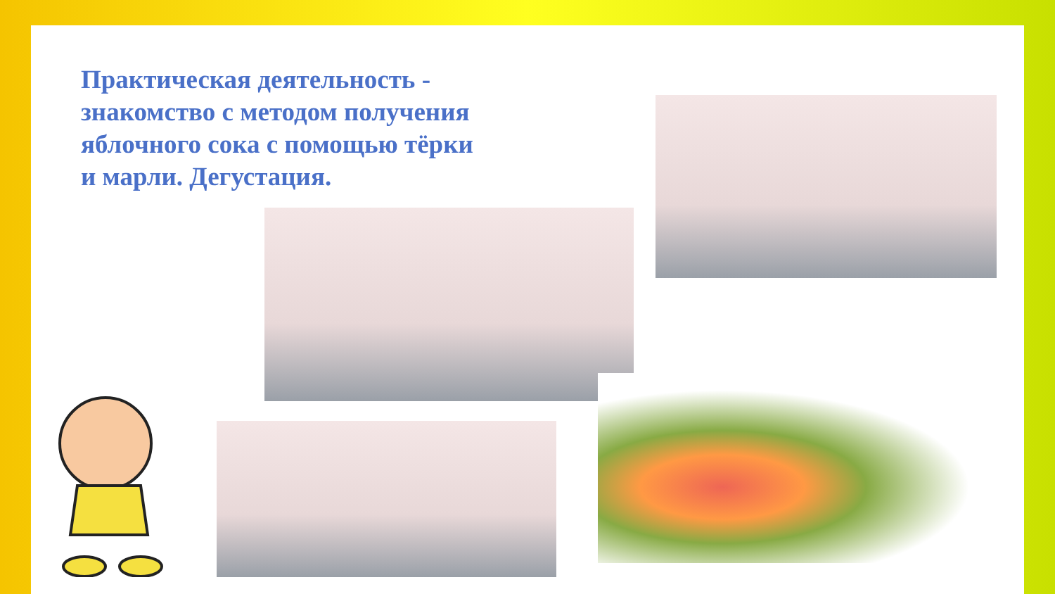Практическая деятельность - знакомство с методом получения яблочного сока с помощью тёрки и марли. Дегустация.